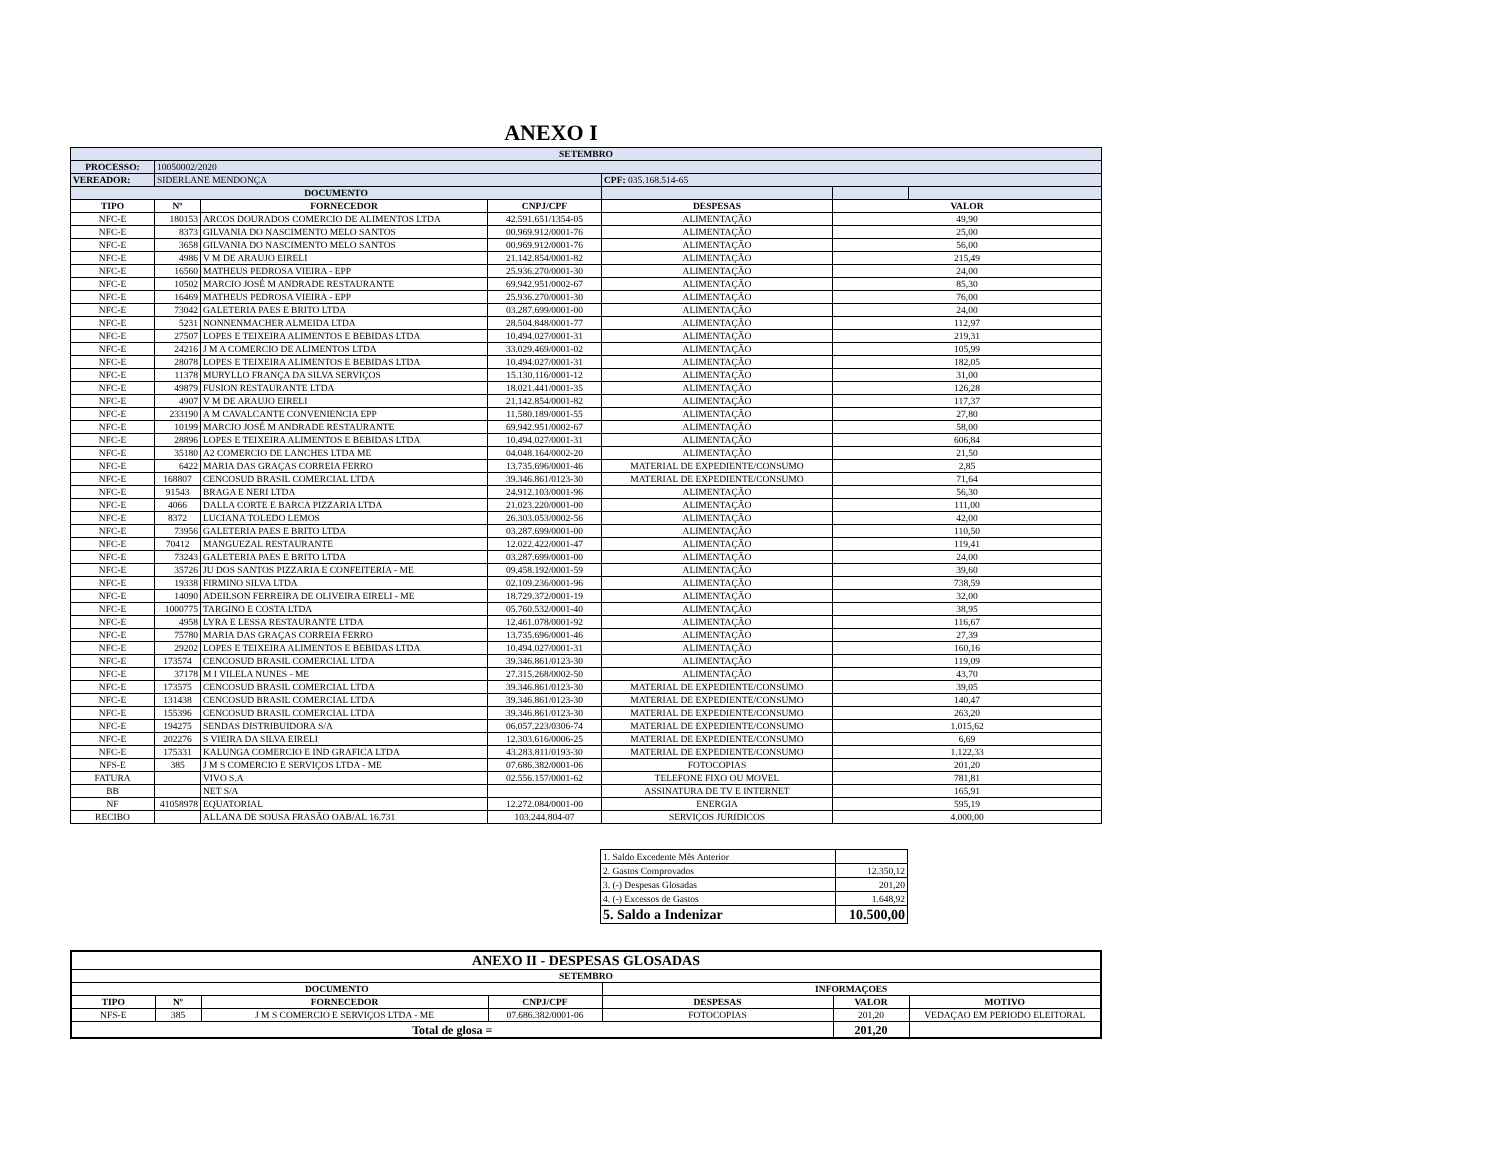ANEXO I
| SETEMBRO | | | | | | |
| --- | --- | --- | --- | --- | --- | --- |
| PROCESSO: | 10050002/2020 | | | | | |
| VEREADOR: | SIDERLANE MENDONÇA | | | CPF: 035.168.514-65 | | |
| DOCUMENTO | | | | | | |
| TIPO | Nº | FORNECEDOR | CNPJ/CPF | DESPESAS | VALOR | |
| NFC-E | 180153 | ARCOS DOURADOS COMERCIO DE ALIMENTOS LTDA | 42.591.651/1354-05 | ALIMENTAÇÃO | 49,90 | |
| NFC-E | 8373 | GILVANIA DO NASCIMENTO MELO SANTOS | 00.969.912/0001-76 | ALIMENTAÇÃO | 25,00 | |
| NFC-E | 3658 | GILVANIA DO NASCIMENTO MELO SANTOS | 00.969.912/0001-76 | ALIMENTAÇÃO | 56,00 | |
| NFC-E | 4986 | V M DE ARAUJO EIRELI | 21.142.854/0001-82 | ALIMENTAÇÃO | 215,49 | |
| NFC-E | 16560 | MATHEUS PEDROSA VIEIRA - EPP | 25.936.270/0001-30 | ALIMENTAÇÃO | 24,00 | |
| NFC-E | 10502 | MARCIO JOSÉ M ANDRADE RESTAURANTE | 69.942.951/0002-67 | ALIMENTAÇÃO | 85,30 | |
| NFC-E | 16469 | MATHEUS PEDROSA VIEIRA - EPP | 25.936.270/0001-30 | ALIMENTAÇÃO | 76,00 | |
| NFC-E | 73042 | GALETERIA PAES E BRITO LTDA | 03.287.699/0001-00 | ALIMENTAÇÃO | 24,00 | |
| NFC-E | 5231 | NONNENMACHER ALMEIDA LTDA | 28.504.848/0001-77 | ALIMENTAÇÃO | 112,97 | |
| NFC-E | 27507 | LOPES E TEIXEIRA ALIMENTOS E BEBIDAS LTDA | 10.494.027/0001-31 | ALIMENTAÇÃO | 219,31 | |
| NFC-E | 24216 | J M A COMERCIO DE ALIMENTOS LTDA | 33.029.469/0001-02 | ALIMENTAÇÃO | 105,99 | |
| NFC-E | 28078 | LOPES E TEIXEIRA ALIMENTOS E BEBIDAS LTDA | 10.494.027/0001-31 | ALIMENTAÇÃO | 182,05 | |
| NFC-E | 11378 | MURYLLO FRANÇA DA SILVA SERVIÇOS | 15.130.116/0001-12 | ALIMENTAÇÃO | 31,00 | |
| NFC-E | 49879 | FUSION RESTAURANTE LTDA | 18.021.441/0001-35 | ALIMENTAÇÃO | 126,28 | |
| NFC-E | 4907 | V M DE ARAUJO EIRELI | 21.142.854/0001-82 | ALIMENTAÇÃO | 117,37 | |
| NFC-E | 233190 | A M CAVALCANTE CONVENIENCIA EPP | 11.580.189/0001-55 | ALIMENTAÇÃO | 27,80 | |
| NFC-E | 10199 | MARCIO JOSÉ M ANDRADE RESTAURANTE | 69.942.951/0002-67 | ALIMENTAÇÃO | 58,00 | |
| NFC-E | 28896 | LOPES E TEIXEIRA ALIMENTOS E BEBIDAS LTDA | 10.494.027/0001-31 | ALIMENTAÇÃO | 606,84 | |
| NFC-E | 35180 | A2 COMERCIO DE LANCHES LTDA ME | 04.048.164/0002-20 | ALIMENTAÇÃO | 21,50 | |
| NFC-E | 6422 | MARIA DAS GRAÇAS CORREIA FERRO | 13.735.696/0001-46 | MATERIAL DE EXPEDIENTE/CONSUMO | 2,85 | |
| NFC-E | 168807 | CENCOSUD BRASIL COMERCIAL LTDA | 39.346.861/0123-30 | MATERIAL DE EXPEDIENTE/CONSUMO | 71,64 | |
| NFC-E | 91543 | BRAGA E NERI LTDA | 24.912.103/0001-96 | ALIMENTAÇÃO | 56,30 | |
| NFC-E | 4066 | DALLA CORTE E BARCA PIZZARIA LTDA | 21.023.220/0001-00 | ALIMENTAÇÃO | 111,00 | |
| NFC-E | 8372 | LUCIANA TOLEDO LEMOS | 26.303.053/0002-56 | ALIMENTAÇÃO | 42,00 | |
| NFC-E | 73956 | GALETERIA PAES E BRITO LTDA | 03.287.699/0001-00 | ALIMENTAÇÃO | 110,50 | |
| NFC-E | 70412 | MANGUEZAL RESTAURANTE | 12.022.422/0001-47 | ALIMENTAÇÃO | 119,41 | |
| NFC-E | 73243 | GALETERIA PAES E BRITO LTDA | 03.287.699/0001-00 | ALIMENTAÇÃO | 24,00 | |
| NFC-E | 35726 | JU DOS SANTOS PIZZARIA E CONFEITERIA - ME | 09.458.192/0001-59 | ALIMENTAÇÃO | 39,60 | |
| NFC-E | 19338 | FIRMINO SILVA LTDA | 02.109.236/0001-96 | ALIMENTAÇÃO | 738,59 | |
| NFC-E | 14090 | ADEILSON FERREIRA DE OLIVEIRA EIRELI - ME | 18.729.372/0001-19 | ALIMENTAÇÃO | 32,00 | |
| NFC-E | 1000775 | TARGINO E COSTA LTDA | 05.760.532/0001-40 | ALIMENTAÇÃO | 38,95 | |
| NFC-E | 4958 | LYRA E LESSA RESTAURANTE LTDA | 12.461.078/0001-92 | ALIMENTAÇÃO | 116,67 | |
| NFC-E | 75780 | MARIA DAS GRAÇAS CORREIA FERRO | 13.735.696/0001-46 | ALIMENTAÇÃO | 27,39 | |
| NFC-E | 29202 | LOPES E TEIXEIRA ALIMENTOS E BEBIDAS LTDA | 10.494.027/0001-31 | ALIMENTAÇÃO | 160,16 | |
| NFC-E | 173574 | CENCOSUD BRASIL COMERCIAL LTDA | 39.346.861/0123-30 | ALIMENTAÇÃO | 119,09 | |
| NFC-E | 37178 | M I VILELA NUNES - ME | 27.315.268/0002-50 | ALIMENTAÇÃO | 43,70 | |
| NFC-E | 173575 | CENCOSUD BRASIL COMERCIAL LTDA | 39.346.861/0123-30 | MATERIAL DE EXPEDIENTE/CONSUMO | 39,05 | |
| NFC-E | 131438 | CENCOSUD BRASIL COMERCIAL LTDA | 39.346.861/0123-30 | MATERIAL DE EXPEDIENTE/CONSUMO | 140,47 | |
| NFC-E | 155396 | CENCOSUD BRASIL COMERCIAL LTDA | 39.346.861/0123-30 | MATERIAL DE EXPEDIENTE/CONSUMO | 263,20 | |
| NFC-E | 194275 | SENDAS DISTRIBUIDORA S/A | 06.057.223/0306-74 | MATERIAL DE EXPEDIENTE/CONSUMO | 1.015,62 | |
| NFC-E | 202276 | S VIEIRA DA SILVA EIRELI | 12.303.616/0006-25 | MATERIAL DE EXPEDIENTE/CONSUMO | 6,69 | |
| NFC-E | 175331 | KALUNGA COMERCIO E IND GRAFICA LTDA | 43.283.811/0193-30 | MATERIAL DE EXPEDIENTE/CONSUMO | 1.122,33 | |
| NFS-E | 385 | J M S COMERCIO E SERVIÇOS LTDA - ME | 07.686.382/0001-06 | FOTOCOPIAS | 201,20 | |
| FATURA | | VIVO S.A | 02.556.157/0001-62 | TELEFONE FIXO OU MOVEL | 781,81 | |
| BB | | NET S/A | | ASSINATURA DE TV E INTERNET | 165,91 | |
| NF | 41058978 | EQUATORIAL | 12.272.084/0001-00 | ENERGIA | 595,19 | |
| RECIBO | | ALLANA DE SOUSA FRASÃO OAB/AL 16.731 | 103.244.804-07 | SERVIÇOS JURIDICOS | 4.000,00 | |
| 1. Saldo Excedente Mês Anterior | |
| 2. Gastos Comprovados | 12.350,12 |
| 3. (-) Despesas Glosadas | 201,20 |
| 4. (-) Excessos de Gastos | 1.648,92 |
| 5. Saldo a Indenizar | 10.500,00 |
| ANEXO II - DESPESAS GLOSADAS | | | | | | |
| --- | --- | --- | --- | --- | --- | --- |
| SETEMBRO | | | | | | |
| DOCUMENTO | | | | INFORMAÇOES | | |
| TIPO | Nº | FORNECEDOR | CNPJ/CPF | DESPESAS | VALOR | MOTIVO |
| NFS-E | 385 | J M S COMERCIO E SERVIÇOS LTDA - ME | 07.686.382/0001-06 | FOTOCOPIAS | 201,20 | VEDAÇAO EM PERIODO ELEITORAL |
| Total de glosa = | | | | | 201,20 | |